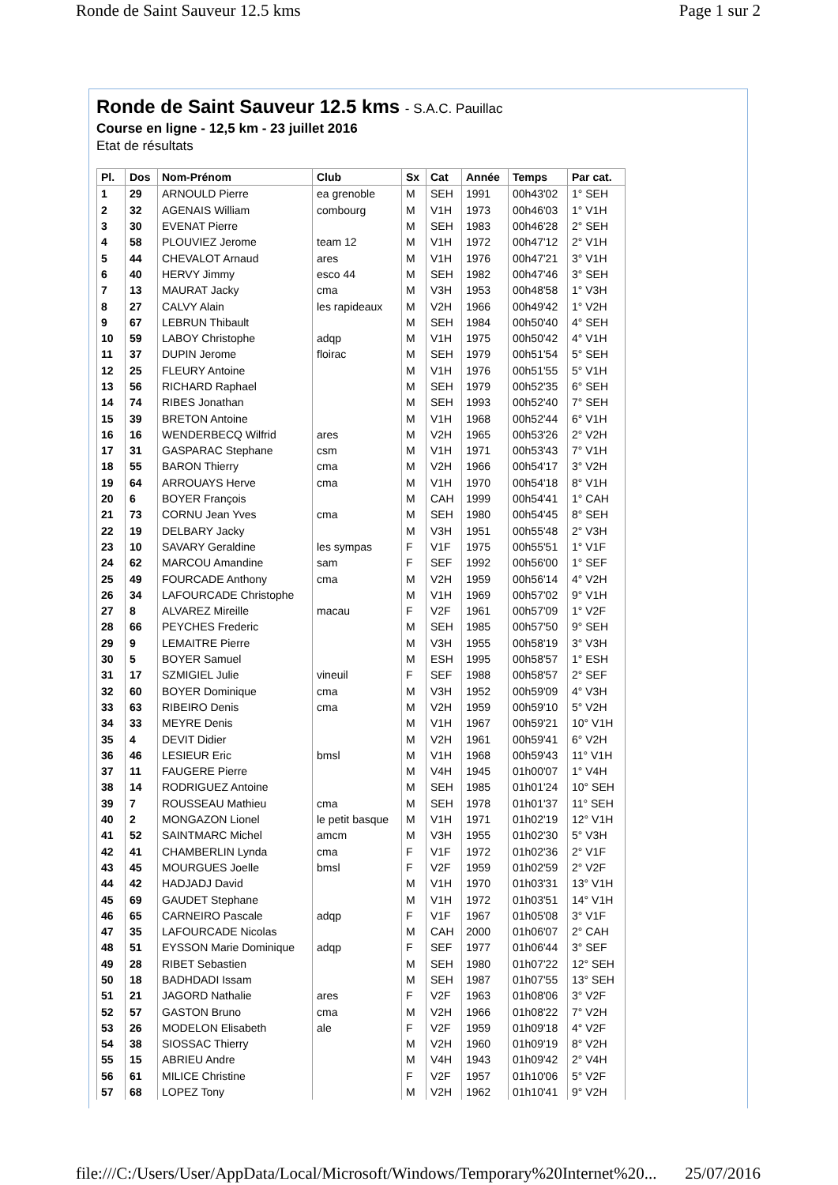Ronde de Saint Sauveur 12.5 kms Page 1 sur 2
Ronde de Saint Sauveur 12.5 kms - S.A.C. Pauillac
Course en ligne - 12,5 km - 23 juillet 2016
Etat de résultats
| Pl. | Dos | Nom-Prénom | Club | Sx | Cat | Année | Temps | Par cat. |
| --- | --- | --- | --- | --- | --- | --- | --- | --- |
| 1 | 29 | ARNOULD Pierre | ea grenoble | M | SEH | 1991 | 00h43'02 | 1° SEH |
| 2 | 32 | AGENAIS William | combourg | M | V1H | 1973 | 00h46'03 | 1° V1H |
| 3 | 30 | EVENAT Pierre | | M | SEH | 1983 | 00h46'28 | 2° SEH |
| 4 | 58 | PLOUVIEZ Jerome | team 12 | M | V1H | 1972 | 00h47'12 | 2° V1H |
| 5 | 44 | CHEVALOT Arnaud | ares | M | V1H | 1976 | 00h47'21 | 3° V1H |
| 6 | 40 | HERVY Jimmy | esco 44 | M | SEH | 1982 | 00h47'46 | 3° SEH |
| 7 | 13 | MAURAT Jacky | cma | M | V3H | 1953 | 00h48'58 | 1° V3H |
| 8 | 27 | CALVY Alain | les rapideaux | M | V2H | 1966 | 00h49'42 | 1° V2H |
| 9 | 67 | LEBRUN Thibault | | M | SEH | 1984 | 00h50'40 | 4° SEH |
| 10 | 59 | LABOY Christophe | adqp | M | V1H | 1975 | 00h50'42 | 4° V1H |
| 11 | 37 | DUPIN Jerome | floirac | M | SEH | 1979 | 00h51'54 | 5° SEH |
| 12 | 25 | FLEURY Antoine | | M | V1H | 1976 | 00h51'55 | 5° V1H |
| 13 | 56 | RICHARD Raphael | | M | SEH | 1979 | 00h52'35 | 6° SEH |
| 14 | 74 | RIBES Jonathan | | M | SEH | 1993 | 00h52'40 | 7° SEH |
| 15 | 39 | BRETON Antoine | | M | V1H | 1968 | 00h52'44 | 6° V1H |
| 16 | 16 | WENDERBECQ Wilfrid | ares | M | V2H | 1965 | 00h53'26 | 2° V2H |
| 17 | 31 | GASPARAC Stephane | csm | M | V1H | 1971 | 00h53'43 | 7° V1H |
| 18 | 55 | BARON Thierry | cma | M | V2H | 1966 | 00h54'17 | 3° V2H |
| 19 | 64 | ARROUAYS Herve | cma | M | V1H | 1970 | 00h54'18 | 8° V1H |
| 20 | 6 | BOYER François | | M | CAH | 1999 | 00h54'41 | 1° CAH |
| 21 | 73 | CORNU Jean Yves | cma | M | SEH | 1980 | 00h54'45 | 8° SEH |
| 22 | 19 | DELBARY Jacky | | M | V3H | 1951 | 00h55'48 | 2° V3H |
| 23 | 10 | SAVARY Geraldine | les sympas | F | V1F | 1975 | 00h55'51 | 1° V1F |
| 24 | 62 | MARCOU Amandine | sam | F | SEF | 1992 | 00h56'00 | 1° SEF |
| 25 | 49 | FOURCADE Anthony | cma | M | V2H | 1959 | 00h56'14 | 4° V2H |
| 26 | 34 | LAFOURCADE Christophe | | M | V1H | 1969 | 00h57'02 | 9° V1H |
| 27 | 8 | ALVAREZ Mireille | macau | F | V2F | 1961 | 00h57'09 | 1° V2F |
| 28 | 66 | PEYCHES Frederic | | M | SEH | 1985 | 00h57'50 | 9° SEH |
| 29 | 9 | LEMAITRE Pierre | | M | V3H | 1955 | 00h58'19 | 3° V3H |
| 30 | 5 | BOYER Samuel | | M | ESH | 1995 | 00h58'57 | 1° ESH |
| 31 | 17 | SZMIGIEL Julie | vineuil | F | SEF | 1988 | 00h58'57 | 2° SEF |
| 32 | 60 | BOYER Dominique | cma | M | V3H | 1952 | 00h59'09 | 4° V3H |
| 33 | 63 | RIBEIRO Denis | cma | M | V2H | 1959 | 00h59'10 | 5° V2H |
| 34 | 33 | MEYRE Denis | | M | V1H | 1967 | 00h59'21 | 10° V1H |
| 35 | 4 | DEVIT Didier | | M | V2H | 1961 | 00h59'41 | 6° V2H |
| 36 | 46 | LESIEUR Eric | bmsl | M | V1H | 1968 | 00h59'43 | 11° V1H |
| 37 | 11 | FAUGERE Pierre | | M | V4H | 1945 | 01h00'07 | 1° V4H |
| 38 | 14 | RODRIGUEZ Antoine | | M | SEH | 1985 | 01h01'24 | 10° SEH |
| 39 | 7 | ROUSSEAU Mathieu | cma | M | SEH | 1978 | 01h01'37 | 11° SEH |
| 40 | 2 | MONGAZON Lionel | le petit basque | M | V1H | 1971 | 01h02'19 | 12° V1H |
| 41 | 52 | SAINTMARC Michel | amcm | M | V3H | 1955 | 01h02'30 | 5° V3H |
| 42 | 41 | CHAMBERLIN Lynda | cma | F | V1F | 1972 | 01h02'36 | 2° V1F |
| 43 | 45 | MOURGUES Joelle | bmsl | F | V2F | 1959 | 01h02'59 | 2° V2F |
| 44 | 42 | HADJADJ David | | M | V1H | 1970 | 01h03'31 | 13° V1H |
| 45 | 69 | GAUDET Stephane | | M | V1H | 1972 | 01h03'51 | 14° V1H |
| 46 | 65 | CARNEIRO Pascale | adqp | F | V1F | 1967 | 01h05'08 | 3° V1F |
| 47 | 35 | LAFOURCADE Nicolas | | M | CAH | 2000 | 01h06'07 | 2° CAH |
| 48 | 51 | EYSSON Marie Dominique | adqp | F | SEF | 1977 | 01h06'44 | 3° SEF |
| 49 | 28 | RIBET Sebastien | | M | SEH | 1980 | 01h07'22 | 12° SEH |
| 50 | 18 | BADHDADI Issam | | M | SEH | 1987 | 01h07'55 | 13° SEH |
| 51 | 21 | JAGORD Nathalie | ares | F | V2F | 1963 | 01h08'06 | 3° V2F |
| 52 | 57 | GASTON Bruno | cma | M | V2H | 1966 | 01h08'22 | 7° V2H |
| 53 | 26 | MODELON Elisabeth | ale | F | V2F | 1959 | 01h09'18 | 4° V2F |
| 54 | 38 | SIOSSAC Thierry | | M | V2H | 1960 | 01h09'19 | 8° V2H |
| 55 | 15 | ABRIEU Andre | | M | V4H | 1943 | 01h09'42 | 2° V4H |
| 56 | 61 | MILICE Christine | | F | V2F | 1957 | 01h10'06 | 5° V2F |
| 57 | 68 | LOPEZ Tony | | M | V2H | 1962 | 01h10'41 | 9° V2H |
file:///C:/Users/User/AppData/Local/Microsoft/Windows/Temporary%20Internet%20... 25/07/2016